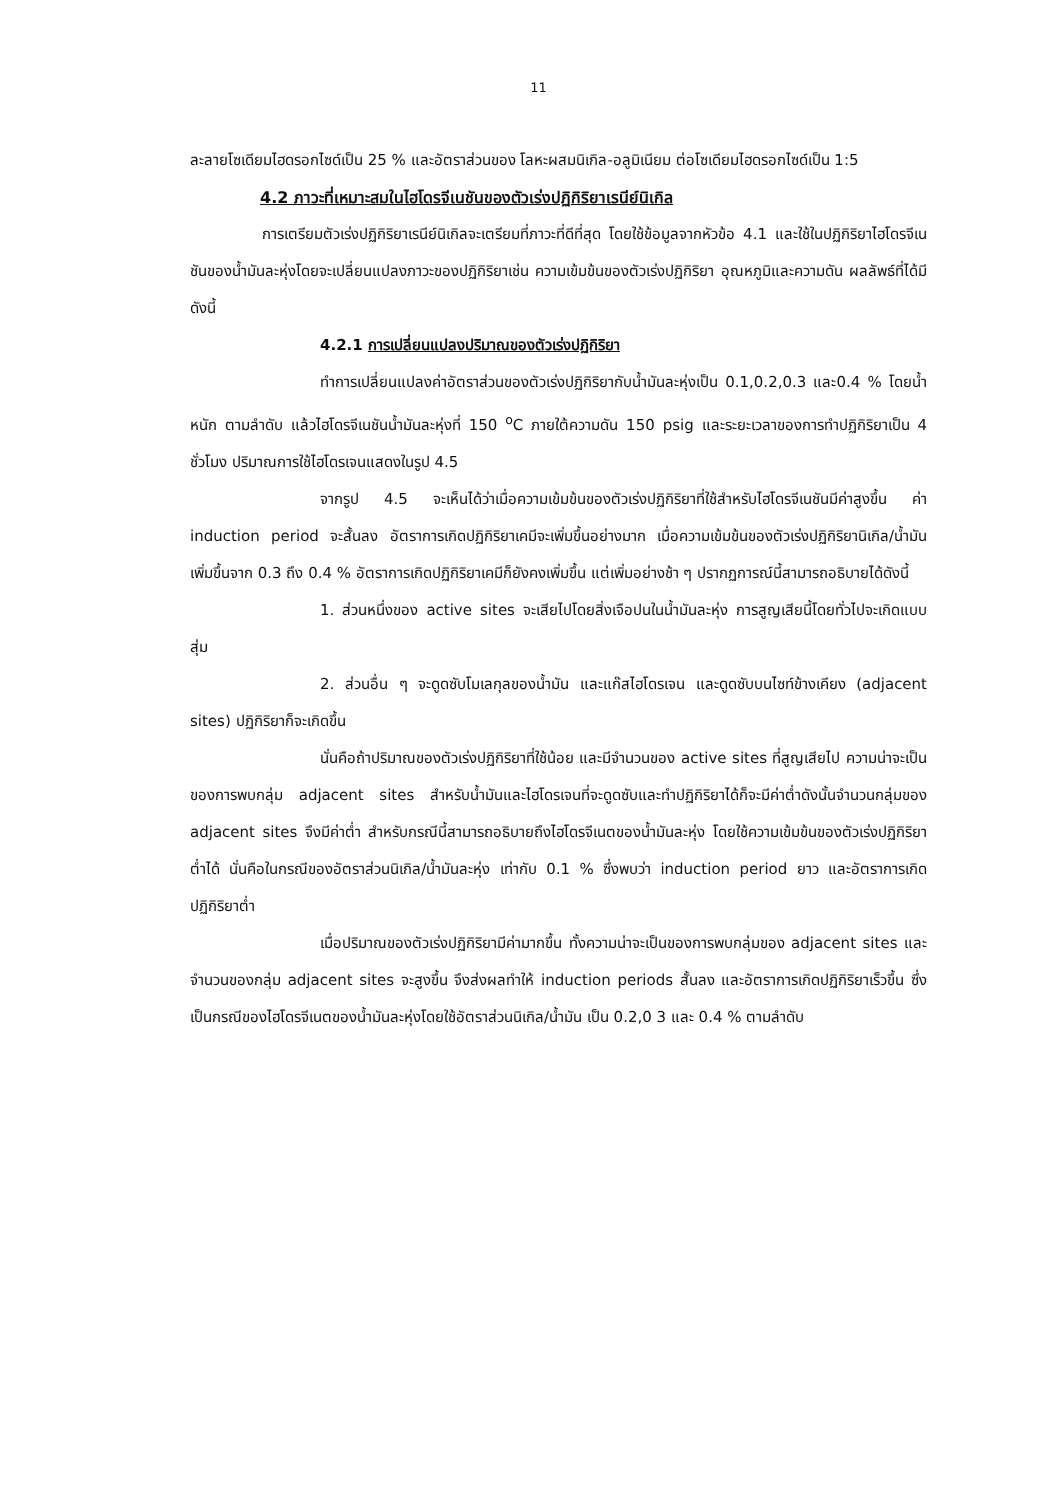11
ละลายโซเดียมไฮดรอกไซด์เป็น 25 % และอัตราส่วนของ โลหะผสมนิเกิล-อลูมิเนียม ต่อโซเดียมไฮดรอกไซด์เป็น 1:5
4.2 ภาวะที่เหมาะสมในไฮโดรจีเนชันของตัวเร่งปฏิกิริยาเรนีย์นิเกิล
การเตรียมตัวเร่งปฏิกิริยาเรนีย์นิเกิลจะเตรียมที่ภาวะที่ดีที่สุด โดยใช้ข้อมูลจากหัวข้อ 4.1 และใช้ในปฏิกิริยาไฮโดรจีเนชันของน้ำมันละหุ่งโดยจะเปลี่ยนแปลงภาวะของปฏิกิริยาเช่น ความเข้มข้นของตัวเร่งปฏิกิริยา อุณหภูมิและความดัน ผลลัพธ์ที่ได้มีดังนี้
4.2.1 การเปลี่ยนแปลงปริมาณของตัวเร่งปฏิกิริยา
ทำการเปลี่ยนแปลงค่าอัตราส่วนของตัวเร่งปฏิกิริยากับน้ำมันละหุ่งเป็น 0.1,0.2,0.3 และ0.4 % โดยน้ำหนัก ตามลำดับ แล้วไฮโดรจีเนชันน้ำมันละหุ่งที่ 150 <sup>o</sup>C ภายใต้ความดัน 150 psig และระยะเวลาของการทำปฏิกิริยาเป็น 4 ชั่วโมง ปริมาณการใช้ไฮโดรเจนแสดงในรูป 4.5
จากรูป 4.5 จะเห็นได้ว่าเมื่อความเข้มข้นของตัวเร่งปฏิกิริยาที่ใช้สำหรับไฮโดรจีเนชันมีค่าสูงขึ้น ค่า induction period จะสั้นลง อัตราการเกิดปฏิกิริยาเคมีจะเพิ่มขึ้นอย่างมาก เมื่อความเข้มข้นของตัวเร่งปฏิกิริยานิเกิล/น้ำมัน เพิ่มขึ้นจาก 0.3 ถึง 0.4 % อัตราการเกิดปฏิกิริยาเคมีก็ยังคงเพิ่มขึ้น แต่เพิ่มอย่างช้า ๆ ปรากฏการณ์นี้สามารถอธิบายได้ดังนี้
1. ส่วนหนึ่งของ active sites จะเสียไปโดยสิ่งเจือปนในน้ำมันละหุ่ง การสูญเสียนี้โดยทั่วไปจะเกิดแบบสุ่ม
2. ส่วนอื่น ๆ จะดูดซับโมเลกุลของน้ำมัน และแก๊สไฮโดรเจน และดูดซับบนไซท์ข้างเคียง (adjacent sites) ปฏิกิริยาก็จะเกิดขึ้น
นั่นคือถ้าปริมาณของตัวเร่งปฏิกิริยาที่ใช้น้อย และมีจำนวนของ active sites ที่สูญเสียไป ความน่าจะเป็นของการพบกลุ่ม adjacent sites สำหรับน้ำมันและไฮโดรเจนที่จะดูดซับและทำปฏิกิริยาได้ก็จะมีค่าต่ำดังนั้นจำนวนกลุ่มของ adjacent sites จึงมีค่าต่ำ สำหรับกรณีนี้สามารถอธิบายถึงไฮโดรจีเนตของน้ำมันละหุ่ง โดยใช้ความเข้มข้นของตัวเร่งปฏิกิริยาต่ำได้ นั่นคือในกรณีของอัตราส่วนนิเกิล/น้ำมันละหุ่ง เท่ากับ 0.1 % ซึ่งพบว่า induction period ยาว และอัตราการเกิดปฏิกิริยาต่ำ
เมื่อปริมาณของตัวเร่งปฏิกิริยามีค่ามากขึ้น ทั้งความน่าจะเป็นของการพบกลุ่มของ adjacent sites และจำนวนของกลุ่ม adjacent sites จะสูงขึ้น จึงส่งผลทำให้ induction periods สั้นลง และอัตราการเกิดปฏิกิริยาเร็วขึ้น ซึ่งเป็นกรณีของไฮโดรจีเนตของน้ำมันละหุ่งโดยใช้อัตราส่วนนิเกิล/น้ำมัน เป็น 0.2,0 3 และ 0.4 % ตามลำดับ